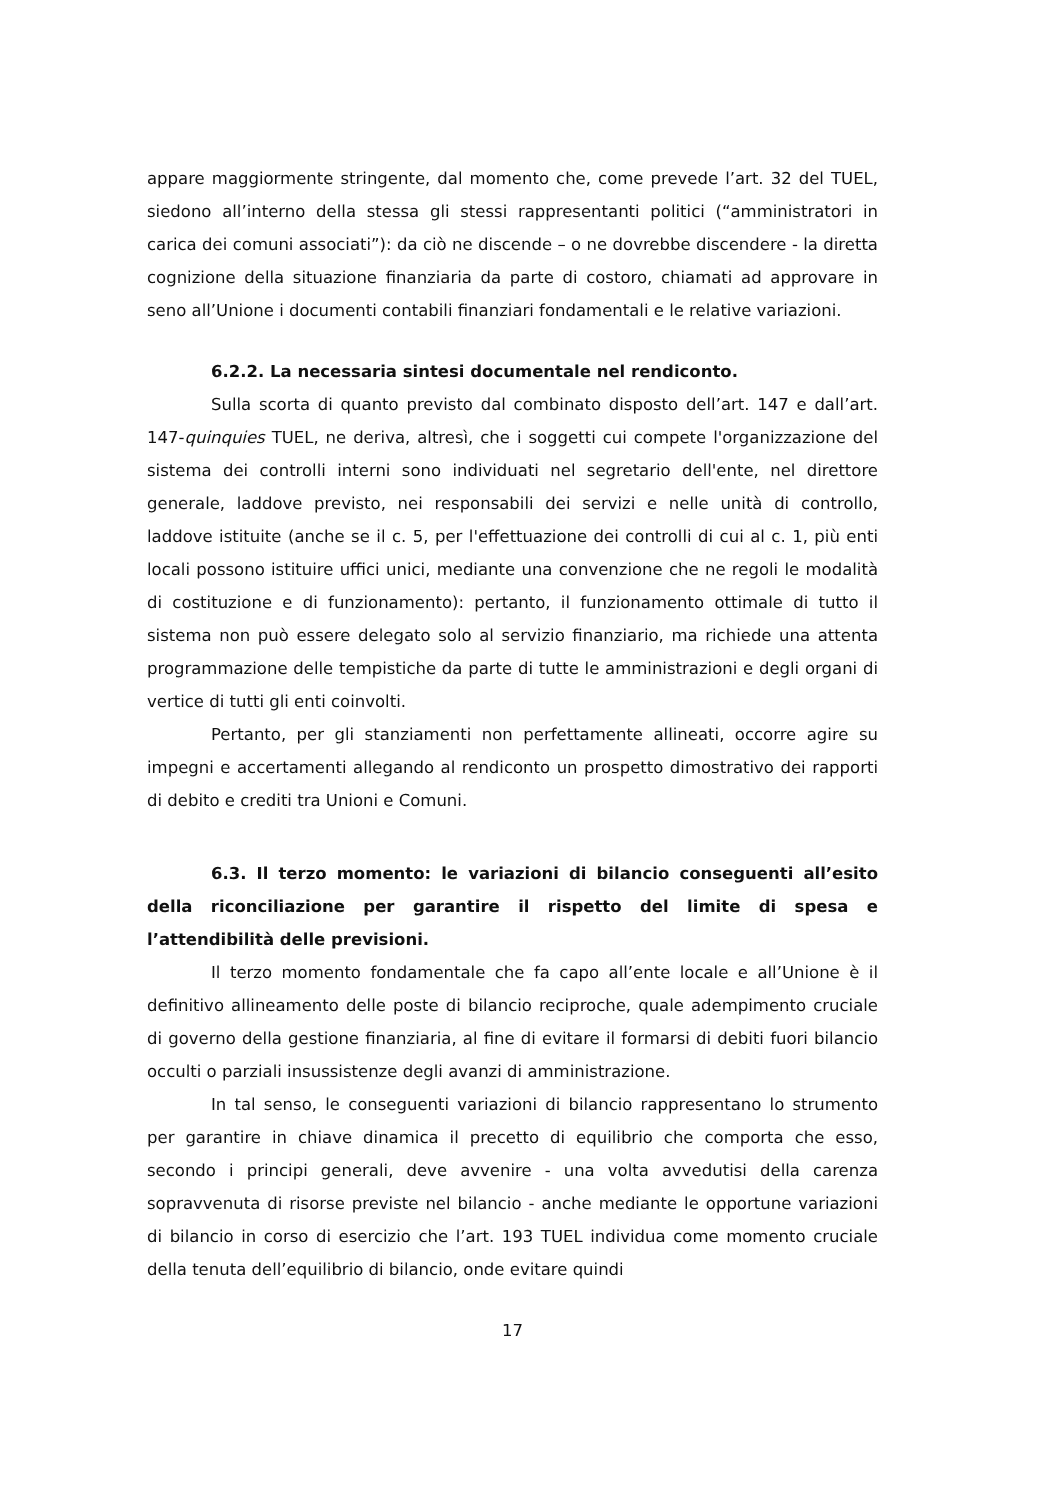appare maggiormente stringente, dal momento che, come prevede l’art. 32 del TUEL, siedono all’interno della stessa gli stessi rappresentanti politici (“amministratori in carica dei comuni associati”): da ciò ne discende – o ne dovrebbe discendere - la diretta cognizione della situazione finanziaria da parte di costoro, chiamati ad approvare in seno all’Unione i documenti contabili finanziari fondamentali e le relative variazioni.
6.2.2. La necessaria sintesi documentale nel rendiconto.
Sulla scorta di quanto previsto dal combinato disposto dell’art. 147 e dall’art. 147-quinquies TUEL, ne deriva, altresì, che i soggetti cui compete l'organizzazione del sistema dei controlli interni sono individuati nel segretario dell'ente, nel direttore generale, laddove previsto, nei responsabili dei servizi e nelle unità di controllo, laddove istituite (anche se il c. 5, per l'effettuazione dei controlli di cui al c. 1, più enti locali possono istituire uffici unici, mediante una convenzione che ne regoli le modalità di costituzione e di funzionamento): pertanto, il funzionamento ottimale di tutto il sistema non può essere delegato solo al servizio finanziario, ma richiede una attenta programmazione delle tempistiche da parte di tutte le amministrazioni e degli organi di vertice di tutti gli enti coinvolti.
Pertanto, per gli stanziamenti non perfettamente allineati, occorre agire su impegni e accertamenti allegando al rendiconto un prospetto dimostrativo dei rapporti di debito e crediti tra Unioni e Comuni.
6.3. Il terzo momento: le variazioni di bilancio conseguenti all’esito della riconciliazione per garantire il rispetto del limite di spesa e l’attendibilità delle previsioni.
Il terzo momento fondamentale che fa capo all’ente locale e all’Unione è il definitivo allineamento delle poste di bilancio reciproche, quale adempimento cruciale di governo della gestione finanziaria, al fine di evitare il formarsi di debiti fuori bilancio occulti o parziali insussistenze degli avanzi di amministrazione.
In tal senso, le conseguenti variazioni di bilancio rappresentano lo strumento per garantire in chiave dinamica il precetto di equilibrio che comporta che esso, secondo i principi generali, deve avvenire - una volta avvedutisi della carenza sopravvenuta di risorse previste nel bilancio - anche mediante le opportune variazioni di bilancio in corso di esercizio che l’art. 193 TUEL individua come momento cruciale della tenuta dell’equilibrio di bilancio, onde evitare quindi
17